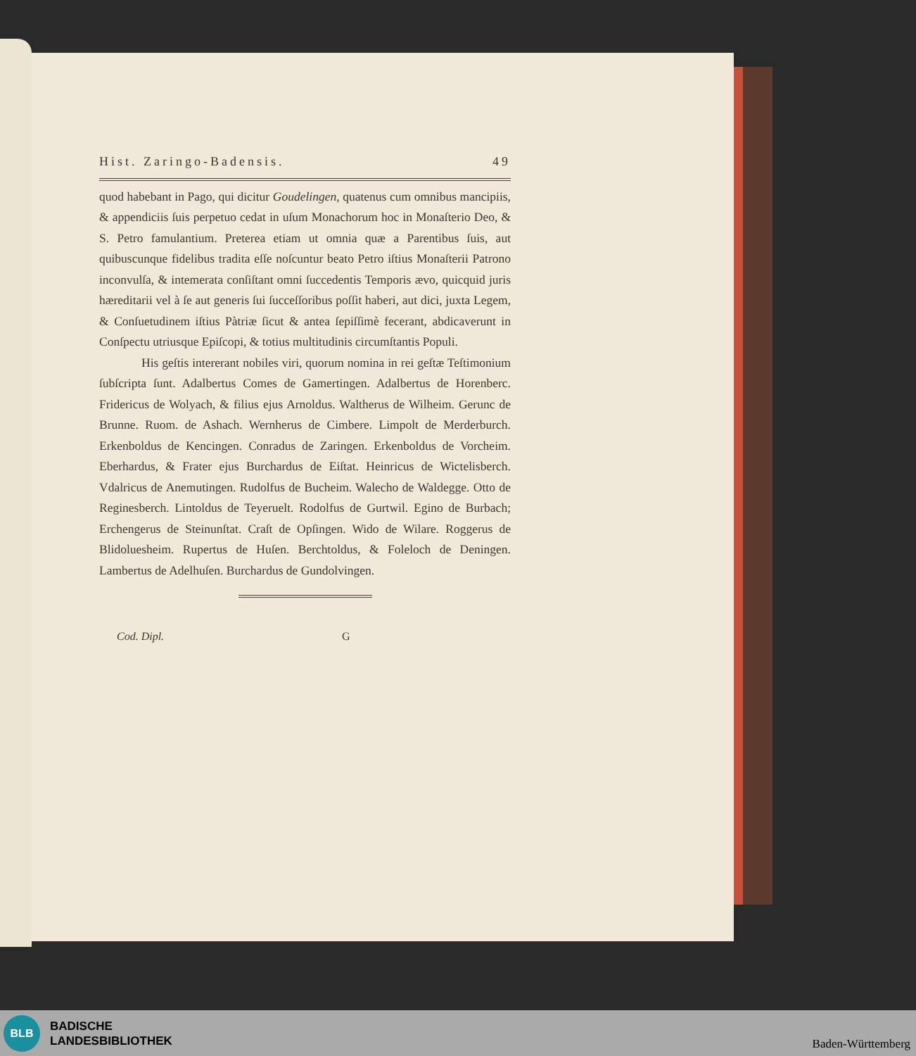Hist. Zaringo-Badensis. 49
quod habebant in Pago, qui dicitur Goudelingen, quatenus cum omnibus mancipiis, & appendiciis ſuis perpetuo cedat in uſum Monachorum hoc in Monaſterio Deo, & S. Petro famulantium. Preterea etiam ut omnia quæ a Parentibus ſuis, aut quibuscunque fidelibus tradita eſſe noſcuntur beato Petro iſtius Monaſterii Patrono inconvulſa, & intemerata conſiſtant omni ſuccedentis Temporis ævo, quicquid juris hæreditarii vel à ſe aut generis ſui ſucceſſoribus poſſit haberi, aut dici, juxta Legem, & Conſuetudinem iſtius Pàtriæ ſicut & antea ſepiſſimè fecerant, abdicaverunt in Conſpectu utriusque Epiſcopi, & totius multitudinis circumſtantis Populi.
His geſtis intererant nobiles viri, quorum nomina in rei geſtæ Teſtimonium ſubſcripta ſunt. Adalbertus Comes de Gamertingen. Adalbertus de Horenberc. Fridericus de Wolyach, & filius ejus Arnoldus. Waltherus de Wilheim. Gerunc de Brunne. Ruom. de Ashach. Wernherus de Cimbere. Limpolt de Merderburch. Erkenboldus de Kencingen. Conradus de Zaringen. Erkenboldus de Vorcheim. Eberhardus, & Frater ejus Burchardus de Eiſtat. Heinricus de Wictelisberch. Vdalricus de Anemutingen. Rudolfus de Bucheim. Walecho de Waldegge. Otto de Reginesberch. Lintoldus de Teyeruelt. Rodolfus de Gurtwil. Egino de Burbach; Erchengerus de Steinunſtat. Craſt de Opſingen. Wido de Wilare. Roggerus de Blidoluesheim. Rupertus de Huſen. Berchtoldus, & Foleloch de Deningen. Lambertus de Adelhuſen. Burchardus de Gundolvingen.
Cod. Dipl. G
BLB
BADISCHE
LANDESBIBLIOTHEK
Baden-Württemberg